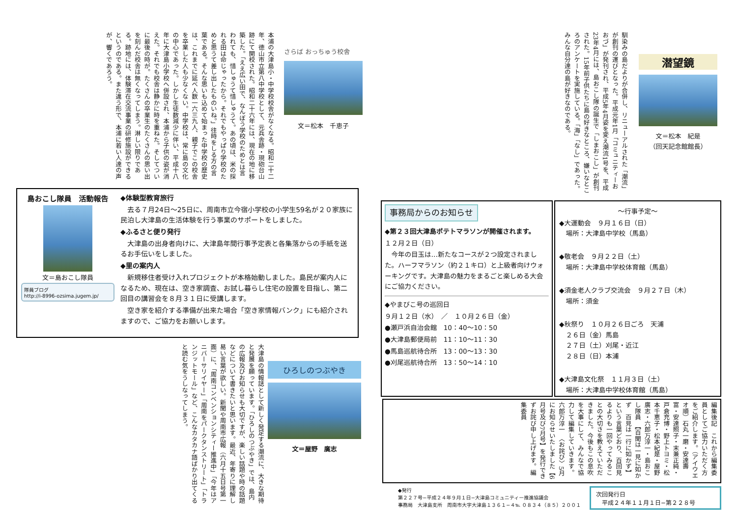本浦の大津島小・中学校校舎がなくなる。昭和二十二年、徳山市立第八中学校として、元兵舎跡・現砲台山跡にて開校された。昭和二十六年には、現在の地に移築した。「ええ広い田で、なんぼう学校のためとは言われても、惜しゅうて惜しゅうて。あの頃は、米の採れる田は命じゃったから。それでもやっぱり学校のためと思うて差し出したものいね。」往時をしる方の言葉である。そんな思いも込めて始まった中学校の歴史は、これまでに延べ人数一六三九人、親子でこの校舎を卒業した人も少なくない。中学校は、常に島の文化の中心であった。しかし生徒数減少に伴い、平成十八年に大津島小学校へ併設され、本浦から子供の姿が消えた。それでも校舎は静かに時を重ねた。そしてついに最後の時が。たくさんの卒業生のたくさんの思い出を刻んだ校舎は無くなってしまう。淋しい限りである。跡地には、体験滞在交流事業の研修施設ができるというのである。また違う形で、本浦に若い人達の声が、響くであろう。
さらば おっちゅう校舎
文＝松本　千恵子
馴染みの島だよりが合併し、リニューアルされた「潮流」が創刊の運びとなった。平成元年1月「コミュニティーおおづ」が発刊され、平成5年4月姿を変え潮流1号を、平成23年4月には、島おこし隊の誕生で「しまおこし」が創刊された。15年前子供たちに島の好きなところ、嫌いなところのアンケートを実施している。「海」「なし」であった。みんな自分達の島が好きなのである。
潜望鏡
文＝松本　紀是
（回天記念館館長）
島おこし隊員　活動報告
文＝島おこし隊員
隊員ブログ
http://i-8996-ozsima.jugem.jp/
◆体験型教育旅行
　去る７月24日～25日に、周南市立今宿小学校の小学生59名が２０家族に民泊し大津島の生活体験を行う事業のサポートをしました。
◆ふるさと便り発行
　大津島の出身者向けに、大津島年間行事予定表と各集落からの手紙を送るお手伝いをしました。
◆里の案内人
　新規移住者受け入れプロジェクトが本格始動しました。島民が案内人になるため、現在は、空き家調査、お試し暮らし住宅の設置を目指し、第二回目の講習会を８月３１日に受講します。
　空き家を紹介する準備が出来た場合「空き家情報バンク」にも紹介されますので、ご協力をお願いします。
事務局からのお知らせ
◆第２３回大津島ポテトマラソンが開催されます。
１２月２日（日）
　今年の目玉は…新たなコースが２つ設定されました。ハーフマラソン（約２１キロ）と上級者向けウォーキングです。大津島の魅力をまるごと楽しめる大会にご協力ください。
◆やまびこ号の巡回日
９月１２日（水）　／　１０月２６日（金）
●瀬戸浜自治会館　10：40～10：50
●大津島郵便局前　11：10～11：30
●馬島巡航待合所　13：00～13：30
●刈尾巡航待合所　13：50～14：10
～行事予定～
◆大運動会　９月１６日（日）
　場所：大津島中学校（馬島）
◆敬老会　９月２２日（土）
　場所：大津島中学校体育館（馬島）
◆須金老人クラブ交流会　９月２７日（木）
　場所：須金
◆秋祭り　１０月２６日ごろ　天浦
　２６日（金）馬島
　２７日（土）刈尾・近江
　２８日（日）本浦
◆大津島文化祭　１１月３日（土）
　場所：大津島中学校体育館（馬島）
大津島の情報誌として新しく発足する潮流に、大きな期待と発展を願っています。「ひろしのつぶやき」では、島内の広報及びお知らせも大切ですが、楽しい話題や時の話題などについて書きたいと思います。最近、年寄りに理解し易い言葉が欲しい。新聞や周南市広報（六月十五日号第一面）に、「周南コンベンションシティー推進中」「今年はアニバーサリイヤー」「周南をパークタンストリート」「トランジットモール」など、こんなカタカナ語ばかり出てくると読む気をうしなってしまう。
ひろしのつぶやき
文＝屋野　廣志
編集後記　これから編集委員としてご協力いただく方をご紹介します。（アイウエオ順）石丸一磨・安達壽富・安達照子・末兼正純・戸倉充博・野上トヨミ・松本千恵子・松本紀是・屋野廣志・六郎万淳一・島おこし隊員　【百聞は一見に如かず　百見は一行に如かず】という言葉どおり、百回見るよりも一回やってみることの大切さを教えていただきました。今後もこの息吹を大事にして、みんなで協力して編集していきます。六郎万淳一　〈お詫び〉5月にお知らせいたしました【6月号及び7月号】を発行できずお詫び申し上げます。編集委員
◆発行
第２２７号−平成２４年９月１日−大津島コミュニティー推進協議会
事務局　大津島支所　周南市大字大津島１３６１−４℡ ０８３４（８５）２００１
次回発行日
　平成２４年１１月１日−第２２８号